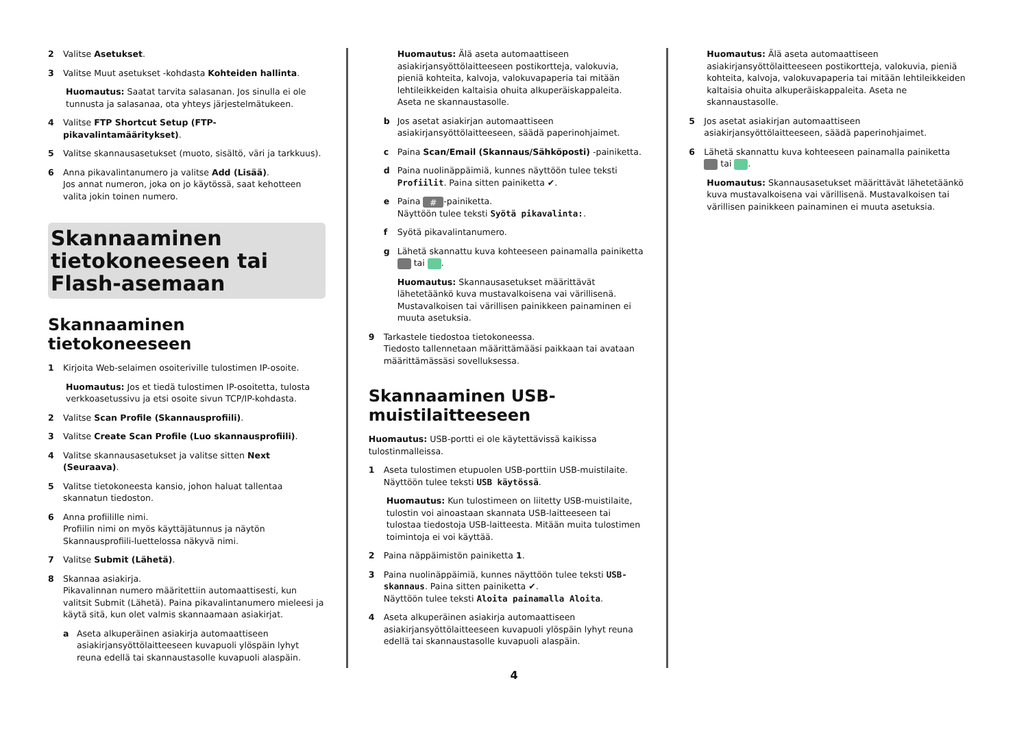2 Valitse Asetukset.
3 Valitse Muut asetukset -kohdasta Kohteiden hallinta.
Huomautus: Saatat tarvita salasanan. Jos sinulla ei ole tunnusta ja salasanaa, ota yhteys järjestelmätukeen.
4 Valitse FTP Shortcut Setup (FTP-pikavalintamääritykset).
5 Valitse skannausasetukset (muoto, sisältö, väri ja tarkkuus).
6 Anna pikavalintanumero ja valitse Add (Lisää).
Jos annat numeron, joka on jo käytössä, saat kehotteen valita jokin toinen numero.
Skannaaminen tietokoneeseen tai Flash-asemaan
Skannaaminen tietokoneeseen
1 Kirjoita Web-selaimen osoiteriville tulostimen IP-osoite.
Huomautus: Jos et tiedä tulostimen IP-osoitetta, tulosta verkkoasetussivu ja etsi osoite sivun TCP/IP-kohdasta.
2 Valitse Scan Profile (Skannausprofiili).
3 Valitse Create Scan Profile (Luo skannausprofiili).
4 Valitse skannausasetukset ja valitse sitten Next (Seuraava).
5 Valitse tietokoneesta kansio, johon haluat tallentaa skannatun tiedoston.
6 Anna profiilille nimi.
Profiilin nimi on myös käyttäjätunnus ja näytön Skannausprofiili-luettelossa näkyvä nimi.
7 Valitse Submit (Lähetä).
8 Skannaa asiakirja.
Pikavalinnan numero määritettiin automaattisesti, kun valitsit Submit (Lähetä). Paina pikavalintanumero mieleesi ja käytä sitä, kun olet valmis skannaamaan asiakirjat.
a Aseta alkuperäinen asiakirja automaattiseen asiakirjansyöttölaitteeseen kuvapuoli ylöspäin lyhyt reuna edellä tai skannaustasolle kuvapuoli alaspäin.
Huomautus: Älä aseta automaattiseen asiakirjansyöttölaitteeseen postikortteja, valokuvia, pieniä kohteita, kalvoja, valokuvapaperia tai mitään lehtileikkeiden kaltaisia ohuita alkuperäiskappaleita. Aseta ne skannaustasolle.
b Jos asetat asiakirjan automaattiseen asiakirjansyöttölaitteeseen, säädä paperinohjaimet.
c Paina Scan/Email (Skannaus/Sähköposti) -painiketta.
d Paina nuolinäppäimiä, kunnes näyttöön tulee teksti Profiilit. Paina sitten painiketta ✔.
e Paina # -painiketta.
Näyttöön tulee teksti Syötä pikavalinta:.
f Syötä pikavalintanumero.
g Lähetä skannattu kuva kohteeseen painamalla painiketta tai .
Huomautus: Skannausasetukset määrittävät lähetetäänkö kuva mustavalkoisena vai värillisenä. Mustavalkoisen tai värillisen painikkeen painaminen ei muuta asetuksia.
9 Tarkastele tiedostoa tietokoneessa.
Tiedosto tallennetaan määrittämääsi paikkaan tai avataan määrittämässäsi sovelluksessa.
Skannaaminen USB-muistilaitteeseen
Huomautus: USB-portti ei ole käytettävissä kaikissa tulostinmalleissa.
1 Aseta tulostimen etupuolen USB-porttiin USB-muistilaite.
Näyttöön tulee teksti USB käytössä.
Huomautus: Kun tulostimeen on liitetty USB-muistilaite, tulostin voi ainoastaan skannata USB-laitteeseen tai tulostaa tiedostoja USB-laitteesta. Mitään muita tulostimen toimintoja ei voi käyttää.
2 Paina näppäimistön painiketta 1.
3 Paina nuolinäppäimiä, kunnes näyttöön tulee teksti USB-skannaus. Paina sitten painiketta ✔.
Näyttöön tulee teksti Aloita painamalla Aloita.
4 Aseta alkuperäinen asiakirja automaattiseen asiakirjansyöttölaitteeseen kuvapuoli ylöspäin lyhyt reuna edellä tai skannaustasolle kuvapuoli alaspäin.
Huomautus: Älä aseta automaattiseen asiakirjansyöttölaitteeseen postikortteja, valokuvia, pieniä kohteita, kalvoja, valokuvapaperia tai mitään lehtileikkeiden kaltaisia ohuita alkuperäiskappaleita. Aseta ne skannaustasolle.
5 Jos asetat asiakirjan automaattiseen asiakirjansyöttölaitteeseen, säädä paperinohjaimet.
6 Lähetä skannattu kuva kohteeseen painamalla painiketta tai .
Huomautus: Skannausasetukset määrittävät lähetetäänkö kuva mustavalkoisena vai värillisenä. Mustavalkoisen tai värillisen painikkeen painaminen ei muuta asetuksia.
4